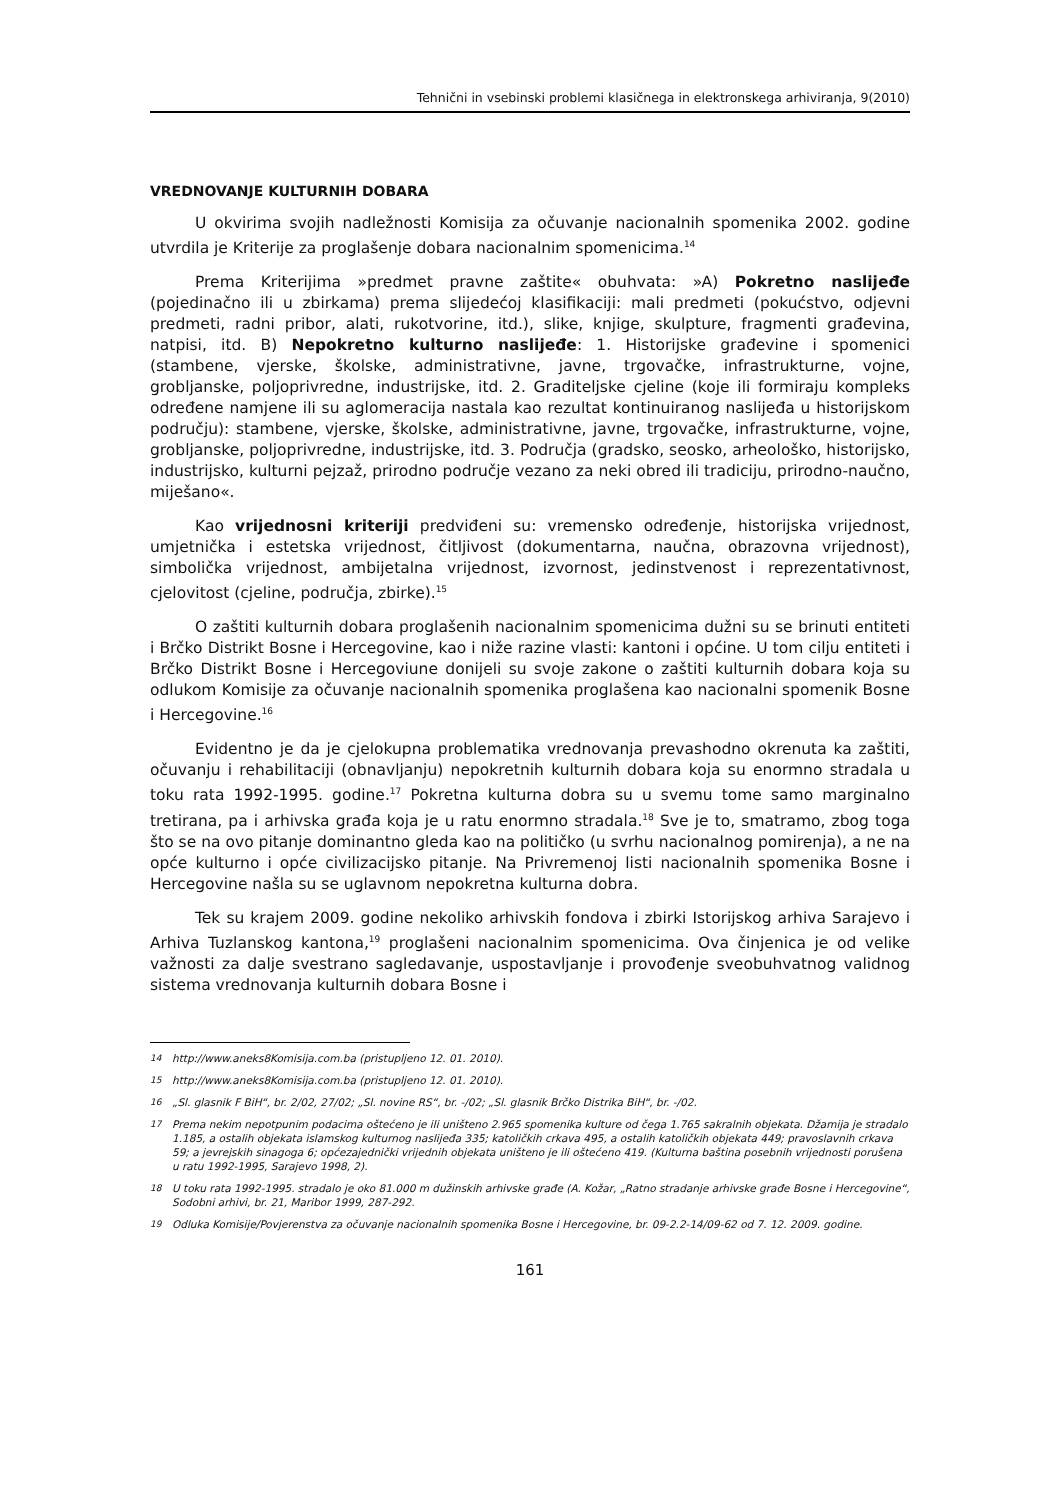Tehnični in vsebinski problemi klasičnega in elektronskega arhiviranja, 9(2010)
VREDNOVANJE KULTURNIH DOBARA
U okvirima svojih nadležnosti Komisija za očuvanje nacionalnih spomenika 2002. godine utvrdila je Kriterije za proglašenje dobara nacionalnim spomenicima.<sup>14</sup>
Prema Kriterijima »predmet pravne zaštite« obuhvata: »A) Pokretno naslijeđe (pojedinačno ili u zbirkama) prema slijedećoj klasifikaciji: mali predmeti (pokućstvo, odjevni predmeti, radni pribor, alati, rukotvorine, itd.), slike, knjige, skulpture, fragmenti građevina, natpisi, itd. B) Nepokretno kulturno naslijeđe: 1. Historijske građevine i spomenici (stambene, vjerske, školske, administrativne, javne, trgovačke, infrastrukturne, vojne, grobljanske, poljoprivredne, industrijske, itd. 2. Graditeljske cjeline (koje ili formiraju kompleks određene namjene ili su aglomeracija nastala kao rezultat kontinuiranog naslijeđa u historijskom području): stambene, vjerske, školske, administrativne, javne, trgovačke, infrastrukturne, vojne, grobljanske, poljoprivredne, industrijske, itd. 3. Područja (gradsko, seosko, arheološko, historijsko, industrijsko, kulturni pejzaž, prirodno područje vezano za neki obred ili tradiciju, prirodno-naučno, miješano«.
Kao vrijednosni kriteriji predviđeni su: vremensko određenje, historijska vrijednost, umjetnička i estetska vrijednost, čitljivost (dokumentarna, naučna, obrazovna vrijednost), simbolička vrijednost, ambijetalna vrijednost, izvornost, jedinstvenost i reprezentativnost, cjelovitost (cjeline, područja, zbirke).<sup>15</sup>
O zaštiti kulturnih dobara proglašenih nacionalnim spomenicima dužni su se brinuti entiteti i Brčko Distrikt Bosne i Hercegovine, kao i niže razine vlasti: kantoni i općine. U tom cilju entiteti i Brčko Distrikt Bosne i Hercegoviune donijeli su svoje zakone o zaštiti kulturnih dobara koja su odlukom Komisije za očuvanje nacionalnih spomenika proglašena kao nacionalni spomenik Bosne i Hercegovine.<sup>16</sup>
Evidentno je da je cjelokupna problematika vrednovanja prevashodno okrenuta ka zaštiti, očuvanju i rehabilitaciji (obnavljanju) nepokretnih kulturnih dobara koja su enormno stradala u toku rata 1992-1995. godine.<sup>17</sup> Pokretna kulturna dobra su u svemu tome samo marginalno tretirana, pa i arhivska građa koja je u ratu enormno stradala.<sup>18</sup> Sve je to, smatramo, zbog toga što se na ovo pitanje dominantno gleda kao na političko (u svrhu nacionalnog pomirenja), a ne na opće kulturno i opće civilizacijsko pitanje. Na Privremenoj listi nacionalnih spomenika Bosne i Hercegovine našla su se uglavnom nepokretna kulturna dobra.
Tek su krajem 2009. godine nekoliko arhivskih fondova i zbirki Istorijskog arhiva Sarajevo i Arhiva Tuzlanskog kantona,<sup>19</sup> proglašeni nacionalnim spomenicima. Ova činjenica je od velike važnosti za dalje svestrano sagledavanje, uspostavljanje i provođenje sveobuhvatnog validnog sistema vrednovanja kulturnih dobara Bosne i
14 http://www.aneks8Komisija.com.ba (pristupljeno 12. 01. 2010).
15 http://www.aneks8Komisija.com.ba (pristupljeno 12. 01. 2010).
16 „Sl. glasnik F BiH“, br. 2/02, 27/02; „Sl. novine RS“, br. -/02; „Sl. glasnik Brčko Distrika BiH“, br. -/02.
17 Prema nekim nepotpunim podacima oštećeno je ili uništeno 2.965 spomenika kulture od čega 1.765 sakralnih objekata. Džamija je stradalo 1.185, a ostalih objekata islamskog kulturnog naslijeđa 335; katoličkih crkava 495, a ostalih katoličkih objekata 449; pravoslavnih crkava 59; a jevrejskih sinagoga 6; općezajednički vrijednih objekata uništeno je ili oštećeno 419. (Kulturna baština posebnih vrijednosti porušena u ratu 1992-1995, Sarajevo 1998, 2).
18 U toku rata 1992-1995. stradalo je oko 81.000 m dužinskih arhivske građe (A. Kožar, „Ratno stradanje arhivske građe Bosne i Hercegovine“, Sodobni arhivi, br. 21, Maribor 1999, 287-292.
19 Odluka Komisije/Povjerenstva za očuvanje nacionalnih spomenika Bosne i Hercegovine, br. 09-2.2-14/09-62 od 7. 12. 2009. godine.
161